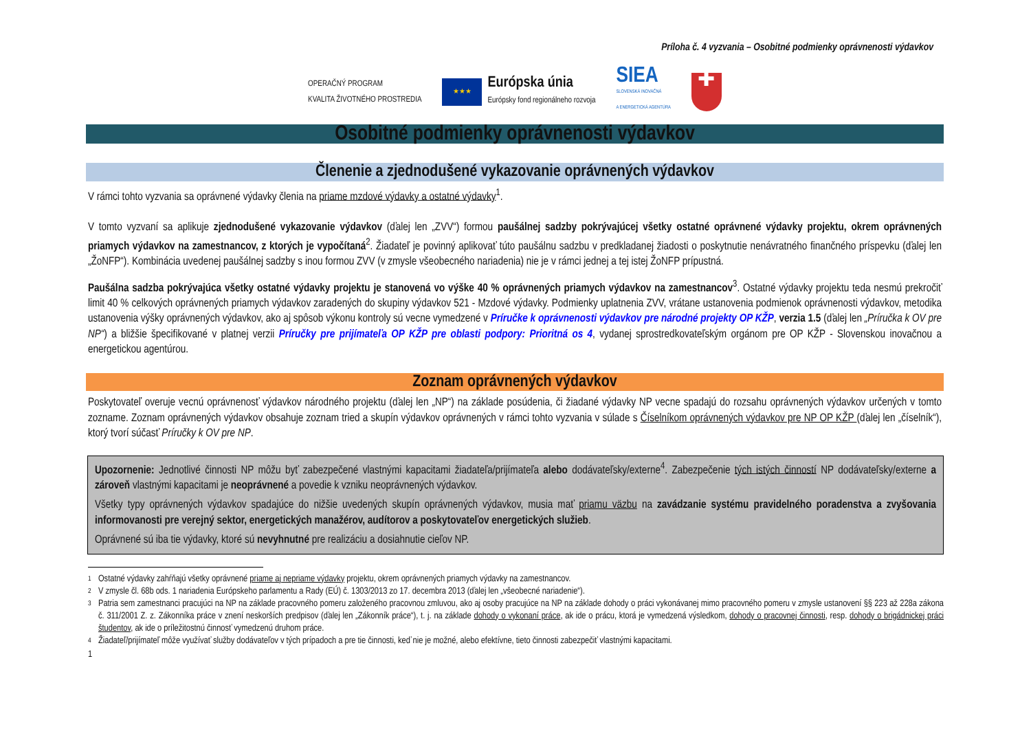Príloha č. 4 vyzvania – Osobitné podmienky oprávnenosti výdavkov
OPERAČNÝ PROGRAM
KVALITA ŽIVOTNÉHO PROSTREDIA
★★★
Európska únia
Európsky fond regionálneho rozvoja
SIEA
SLOVENSKÁ INOVAČNÁ
A ENERGETICKÁ AGENTÚRA
✚
Osobitné podmienky oprávnenosti výdavkov
Členenie a zjednodušené vykazovanie oprávnených výdavkov
V rámci tohto vyzvania sa oprávnené výdavky členia na priame mzdové výdavky a ostatné výdavky<sup>1</sup>.
V tomto vyzvaní sa aplikuje zjednodušené vykazovanie výdavkov (ďalej len „ZVV“) formou paušálnej sadzby pokrývajúcej všetky ostatné oprávnené výdavky projektu, okrem oprávnených priamych výdavkov na zamestnancov, z ktorých je vypočítaná<sup>2</sup>. Žiadateľ je povinný aplikovať túto paušálnu sadzbu v predkladanej žiadosti o poskytnutie nenávratného finančného príspevku (ďalej len „ŽoNFP“). Kombinácia uvedenej paušálnej sadzby s inou formou ZVV (v zmysle všeobecného nariadenia) nie je v rámci jednej a tej istej ŽoNFP prípustná.
Paušálna sadzba pokrývajúca všetky ostatné výdavky projektu je stanovená vo výške 40 % oprávnených priamych výdavkov na zamestnancov<sup>3</sup>. Ostatné výdavky projektu teda nesmú prekročiť limit 40 % celkových oprávnených priamych výdavkov zaradených do skupiny výdavkov 521 - Mzdové výdavky. Podmienky uplatnenia ZVV, vrátane ustanovenia podmienok oprávnenosti výdavkov, metodika ustanovenia výšky oprávnených výdavkov, ako aj spôsob výkonu kontroly sú vecne vymedzené v Príručke k oprávnenosti výdavkov pre národné projekty OP KŽP, verzia 1.5 (ďalej len „Príručka k OV pre NP“) a bližšie špecifikované v platnej verzii Príručky pre prijímateľa OP KŽP pre oblasti podpory: Prioritná os 4, vydanej sprostredkovateľským orgánom pre OP KŽP - Slovenskou inovačnou a energetickou agentúrou.
Zoznam oprávnených výdavkov
Poskytovateľ overuje vecnú oprávnenosť výdavkov národného projektu (ďalej len „NP“) na základe posúdenia, či žiadané výdavky NP vecne spadajú do rozsahu oprávnených výdavkov určených v tomto zozname. Zoznam oprávnených výdavkov obsahuje zoznam tried a skupín výdavkov oprávnených v rámci tohto vyzvania v súlade s Číselníkom oprávnených výdavkov pre NP OP KŽP (ďalej len „číselník“), ktorý tvorí súčasť Príručky k OV pre NP.
Upozornenie: Jednotlivé činnosti NP môžu byť zabezpečené vlastnými kapacitami žiadateľa/prijímateľa alebo dodávateľsky/externe<sup>4</sup>. Zabezpečenie tých istých činností NP dodávateľsky/externe a zároveň vlastnými kapacitami je neoprávnené a povedie k vzniku neoprávnených výdavkov.
Všetky typy oprávnených výdavkov spadajúce do nižšie uvedených skupín oprávnených výdavkov, musia mať priamu väzbu na zavádzanie systému pravidelného poradenstva a zvyšovania informovanosti pre verejný sektor, energetických manažérov, audítorov a poskytovateľov energetických služieb.
Oprávnené sú iba tie výdavky, ktoré sú nevyhnutné pre realizáciu a dosiahnutie cieľov NP.
1 Ostatné výdavky zahŕňajú všetky oprávnené priame aj nepriame výdavky projektu, okrem oprávnených priamych výdavky na zamestnancov.
2 V zmysle čl. 68b ods. 1 nariadenia Európskeho parlamentu a Rady (EÚ) č. 1303/2013 zo 17. decembra 2013 (ďalej len „všeobecné nariadenie“).
3 Patria sem zamestnanci pracujúci na NP na základe pracovného pomeru založeného pracovnou zmluvou, ako aj osoby pracujúce na NP na základe dohody o práci vykonávanej mimo pracovného pomeru v zmysle ustanovení §§ 223 až 228a zákona č. 311/2001 Z. z. Zákonníka práce v znení neskorších predpisov (ďalej len „Zákonník práce“), t. j. na základe dohody o vykonaní práce, ak ide o prácu, ktorá je vymedzená výsledkom, dohody o pracovnej činnosti, resp. dohody o brigádnickej práci študentov, ak ide o príležitostnú činnosť vymedzenú druhom práce.
4 Žiadateľ/prijímateľ môže využívať služby dodávateľov v tých prípadoch a pre tie činnosti, keď nie je možné, alebo efektívne, tieto činnosti zabezpečiť vlastnými kapacitami.
1